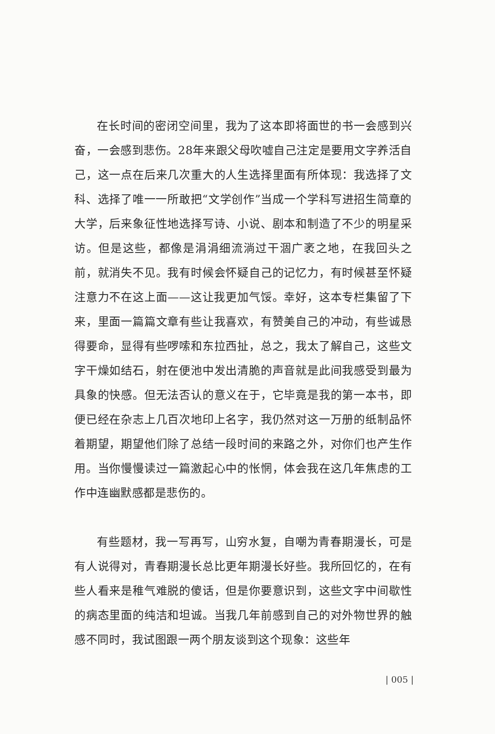在长时间的密闭空间里，我为了这本即将面世的书一会感到兴奋，一会感到悲伤。28年来跟父母吹嘘自己注定是要用文字养活自己，这一点在后来几次重大的人生选择里面有所体现：我选择了文科、选择了唯一一所敢把“文学创作”当成一个学科写进招生简章的大学，后来象征性地选择写诗、小说、剧本和制造了不少的明星采访。但是这些，都像是涓涓细流淌过干涸广袤之地，在我回头之前，就消失不见。我有时候会怀疑自己的记忆力，有时候甚至怀疑注意力不在这上面——这让我更加气馁。幸好，这本专栏集留了下来，里面一篇篇文章有些让我喜欢，有赞美自己的冲动，有些诚恳得要命，显得有些啰嗦和东拉西扯，总之，我太了解自己，这些文字干燥如结石，射在便池中发出清脆的声音就是此间我感受到最为具象的快感。但无法否认的意义在于，它毕竟是我的第一本书，即便已经在杂志上几百次地印上名字，我仍然对这一万册的纸制品怀着期望，期望他们除了总结一段时间的来路之外，对你们也产生作用。当你慢慢读过一篇激起心中的怅惘，体会我在这几年焦虑的工作中连幽默感都是悲伤的。
有些题材，我一写再写，山穷水复，自嘲为青春期漫长，可是有人说得对，青春期漫长总比更年期漫长好些。我所回忆的，在有些人看来是稚气难脱的傻话，但是你要意识到，这些文字中间歇性的病态里面的纯洁和坦诚。当我几年前感到自己的对外物世界的触感不同时，我试图跟一两个朋友谈到这个现象：这些年
| 005 |